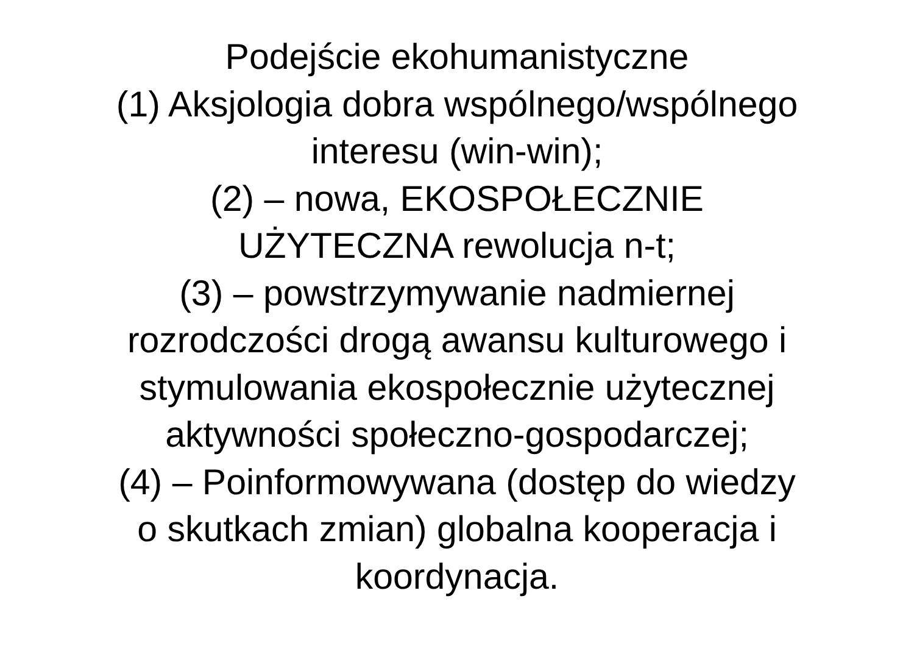Podejście ekohumanistyczne
(1) Aksjologia dobra wspólnego/wspólnego
interesu (win-win);
(2) – nowa, EKOSPOŁECZNIE
UŻYTECZNA rewolucja n-t;
(3) – powstrzymywanie nadmiernej
rozrodczości drogą awansu kulturowego i
stymulowania ekospołecznie użytecznej
aktywności społeczno-gospodarczej;
(4) – Poinformowywana (dostęp do wiedzy
o skutkach zmian) globalna kooperacja i
koordynacja.